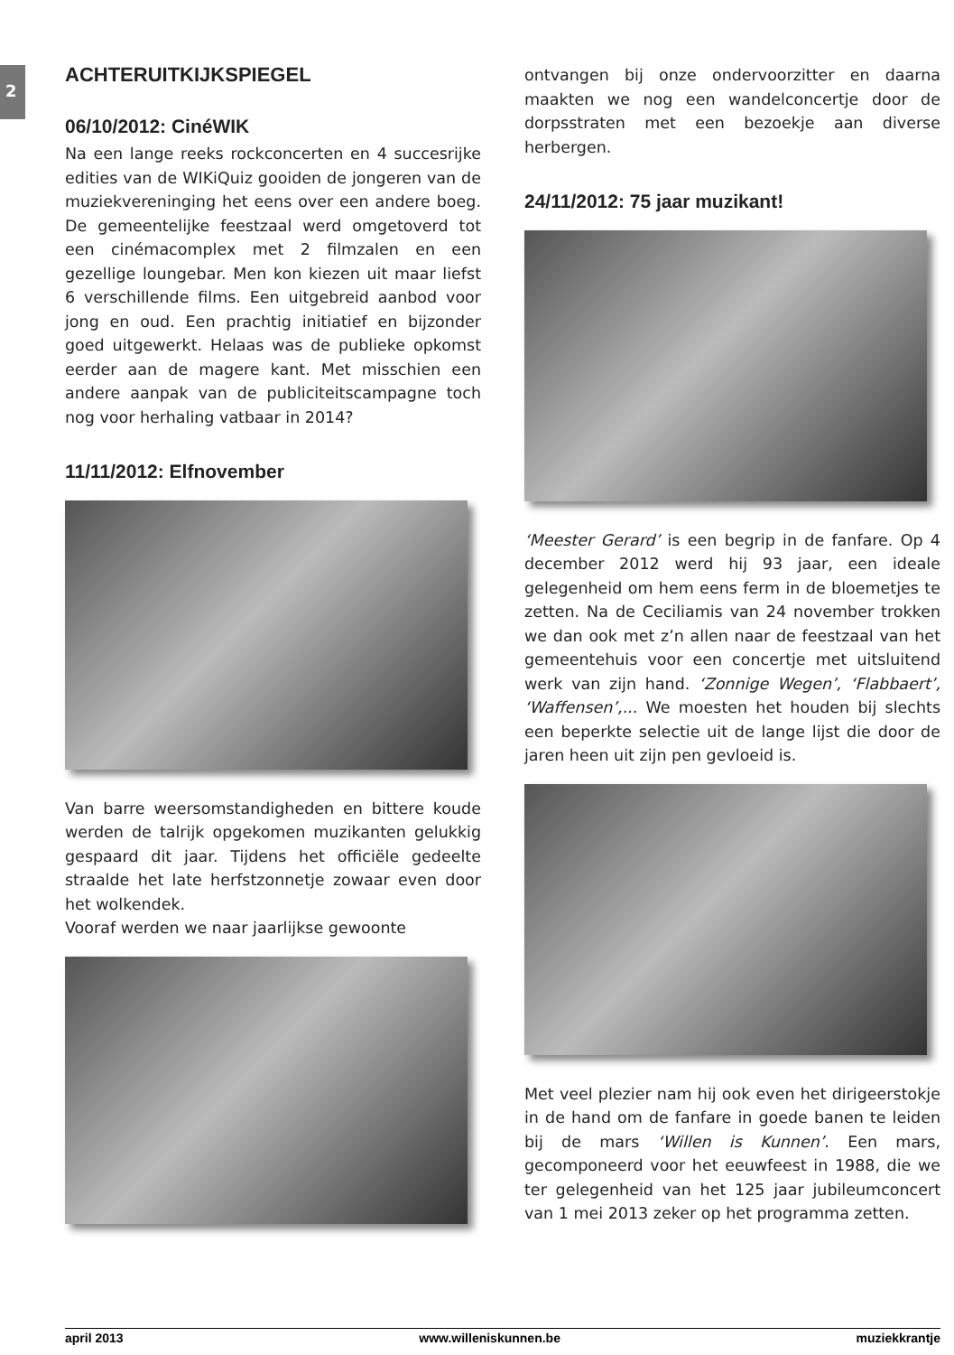2
ACHTERUITKIJKSPIEGEL
06/10/2012: CinéWIK
Na een lange reeks rockconcerten en 4 succesrijke edities van de WIKiQuiz gooiden de jongeren van de muziekvereninging het eens over een andere boeg. De gemeentelijke feestzaal werd omgetoverd tot een cinémacomplex met 2 filmzalen en een gezellige loungebar. Men kon kiezen uit maar liefst 6 verschillende films. Een uitgebreid aanbod voor jong en oud. Een prachtig initiatief en bijzonder goed uitgewerkt. Helaas was de publieke opkomst eerder aan de magere kant. Met misschien een andere aanpak van de publiciteitscampagne toch nog voor herhaling vatbaar in 2014?
11/11/2012: Elfnovember
Van barre weersomstandigheden en bittere koude werden de talrijk opgekomen muzikanten gelukkig gespaard dit jaar. Tijdens het officiële gedeelte straalde het late herfstzonnetje zowaar even door het wolkendek.
Vooraf werden we naar jaarlijkse gewoonte
ontvangen bij onze ondervoorzitter en daarna maakten we nog een wandelconcertje door de dorpsstraten met een bezoekje aan diverse herbergen.
24/11/2012: 75 jaar muzikant!
‘Meester Gerard’ is een begrip in de fanfare. Op 4 december 2012 werd hij 93 jaar, een ideale gelegenheid om hem eens ferm in de bloemetjes te zetten. Na de Ceciliamis van 24 november trokken we dan ook met z’n allen naar de feestzaal van het gemeentehuis voor een concertje met uitsluitend werk van zijn hand. ‘Zonnige Wegen’, ‘Flabbaert’, ‘Waffensen’,... We moesten het houden bij slechts een beperkte selectie uit de lange lijst die door de jaren heen uit zijn pen gevloeid is.
Met veel plezier nam hij ook even het dirigeerstokje in de hand om de fanfare in goede banen te leiden bij de mars ‘Willen is Kunnen’. Een mars, gecomponeerd voor het eeuwfeest in 1988, die we ter gelegenheid van het 125 jaar jubileumconcert van 1 mei 2013 zeker op het programma zetten.
april 2013 www.willeniskunnen.be muziekkrantje